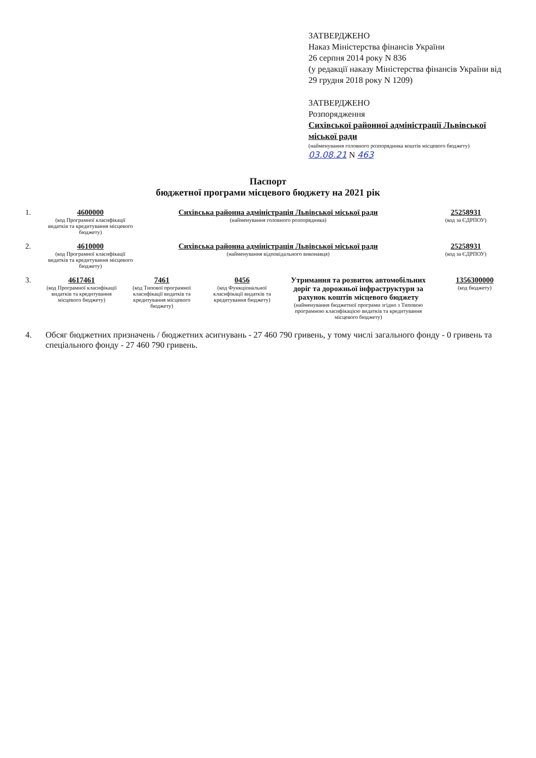ЗАТВЕРДЖЕНО
Наказ Міністерства фінансів України
26 серпня 2014 року N 836
(у редакції наказу Міністерства фінансів України від 29 грудня 2018 року N 1209)
ЗАТВЕРДЖЕНО
Розпорядження
Сихівської районної адміністрації Львівської міської ради
(найменування головного розпорядника коштів місцевого бюджету)
03.08.21 N 463
Паспорт
бюджетної програми місцевого бюджету на 2021 рік
1. 4600000
(код Програмної класифікації видатків та кредитування місцевого бюджету)
Сихівська районна адміністрація Львівської міської ради
(найменування головного розпорядника)
25258931
(код за ЄДРПОУ)
2. 4610000
(код Програмної класифікації видатків та кредитування місцевого бюджету)
Сихівська районна адміністрація Львівської міської ради
(найменування відповідального виконавця)
25258931
(код за ЄДРПОУ)
3. 4617461
(код Програмної класифікації видатків та кредитування місцевого бюджету)
7461
(код Типової програмної класифікації видатків та кредитування місцевого бюджету)
0456
(код Функціональної класифікації видатків та кредитування бюджету)
Утримання та розвиток автомобільних доріг та дорожньої інфраструктури за рахунок коштів місцевого бюджету
(найменування бюджетної програми згідно з Типовою програмною класифікацією видатків та кредитування місцевого бюджету)
1356300000
(код бюджету)
4. Обсяг бюджетних призначень / бюджетних асигнувань - 27 460 790 гривень, у тому числі загального фонду - 0 гривень та спеціального фонду - 27 460 790 гривень.